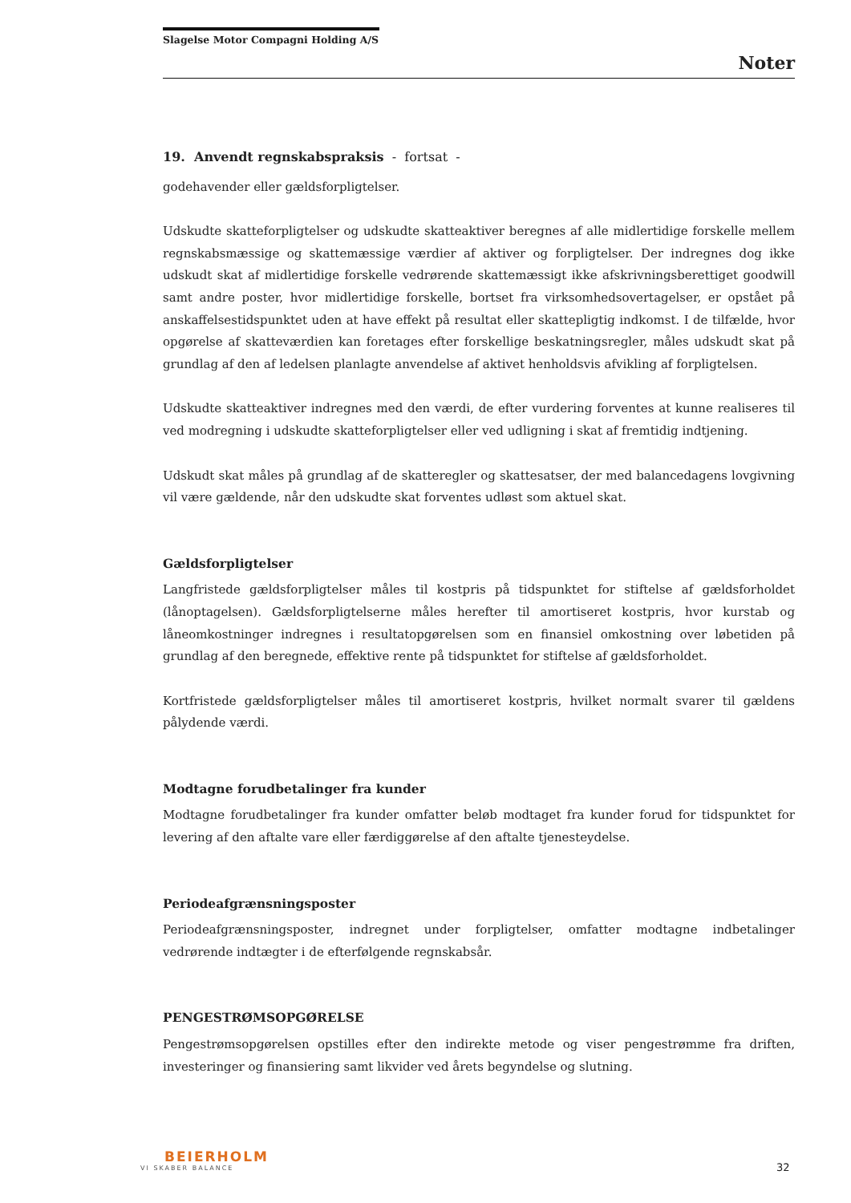Slagelse Motor Compagni Holding A/S
Noter
19. Anvendt regnskabspraksis - fortsat -
godehavender eller gældsforpligtelser.
Udskudte skatteforpligtelser og udskudte skatteaktiver beregnes af alle midlertidige forskelle mellem regnskabsmæssige og skattemæssige værdier af aktiver og forpligtelser. Der indregnes dog ikke udskudt skat af midlertidige forskelle vedrørende skattemæssigt ikke afskrivningsberettiget goodwill samt andre poster, hvor midlertidige forskelle, bortset fra virksomhedsovertagelser, er opstået på anskaffelsestidspunktet uden at have effekt på resultat eller skattepligtig indkomst. I de tilfælde, hvor opgørelse af skatteværdien kan foretages efter forskellige beskatningsregler, måles udskudt skat på grundlag af den af ledelsen planlagte anvendelse af aktivet henholdsvis afvikling af forpligtelsen.
Udskudte skatteaktiver indregnes med den værdi, de efter vurdering forventes at kunne realiseres til ved modregning i udskudte skatteforpligtelser eller ved udligning i skat af fremtidig indtjening.
Udskudt skat måles på grundlag af de skatteregler og skattesatser, der med balancedagens lovgivning vil være gældende, når den udskudte skat forventes udløst som aktuel skat.
Gældsforpligtelser
Langfristede gældsforpligtelser måles til kostpris på tidspunktet for stiftelse af gældsforholdet (lånoptagelsen). Gældsforpligtelserne måles herefter til amortiseret kostpris, hvor kurstab og låneomkostninger indregnes i resultatopgørelsen som en finansiel omkostning over løbetiden på grundlag af den beregnede, effektive rente på tidspunktet for stiftelse af gældsforholdet.
Kortfristede gældsforpligtelser måles til amortiseret kostpris, hvilket normalt svarer til gældens pålydende værdi.
Modtagne forudbetalinger fra kunder
Modtagne forudbetalinger fra kunder omfatter beløb modtaget fra kunder forud for tidspunktet for levering af den aftalte vare eller færdiggørelse af den aftalte tjenesteydelse.
Periodeafgrænsningsposter
Periodeafgrænsningsposter, indregnet under forpligtelser, omfatter modtagne indbetalinger vedrørende indtægter i de efterfølgende regnskabsår.
PENGESTRØMSOPGØRELSE
Pengestrømsopgørelsen opstilles efter den indirekte metode og viser pengestrømme fra driften, investeringer og finansiering samt likvider ved årets begyndelse og slutning.
BEIERHOLM
VI SKABER BALANCE
32